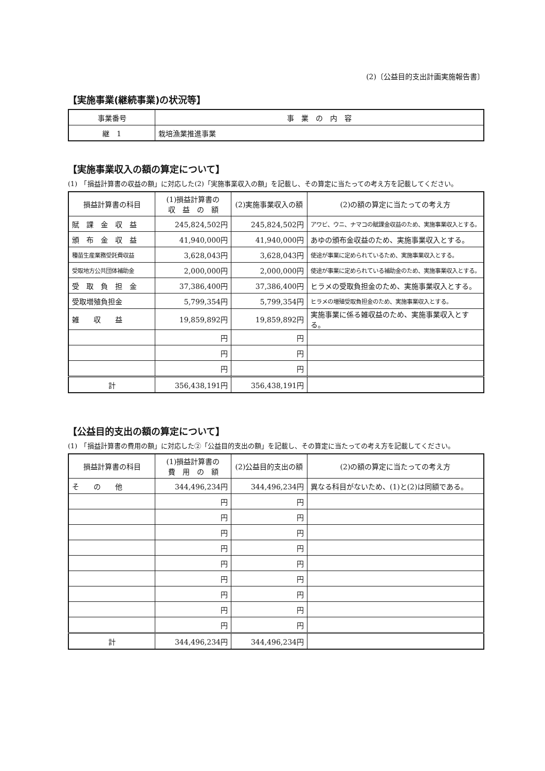(2)〔公益目的支出計画実施報告書〕
【実施事業(継続事業)の状況等】
| 事業番号 | 事 業 の 内 容 |
| --- | --- |
| 継 1 | 栽培漁業推進事業 |
【実施事業収入の額の算定について】
(1)　「損益計算書の収益の額」に対応した(2)「実施事業収入の額」を記載し、その算定に当たっての考え方を記載してください。
| 損益計算書の科目 | (1)損益計算書の 収 益 の 額 | (2)実施事業収入の額 | (2)の額の算定に当たっての考え方 |
| --- | --- | --- | --- |
| 賦 課 金 収 益 | 245,824,502円 | 245,824,502円 | アワビ、ウニ、ナマコの賦課金収益のため、実施事業収入とする。 |
| 頒 布 金 収 益 | 41,940,000円 | 41,940,000円 | あゆの頒布金収益のため、実施事業収入とする。 |
| 種苗生産業務受託費収益 | 3,628,043円 | 3,628,043円 | 使途が事業に定められているため、実施事業収入とする。 |
| 受取地方公共団体補助金 | 2,000,000円 | 2,000,000円 | 使途が事業に定められている補助金のため、実施事業収入とする。 |
| 受 取 負 担 金 | 37,386,400円 | 37,386,400円 | ヒラメの受取負担金のため、実施事業収入とする。 |
| 受取増殖負担金 | 5,799,354円 | 5,799,354円 | ヒラメの増殖受取負担金のため、実施事業収入とする。 |
| 雑 収 益 | 19,859,892円 | 19,859,892円 | 実施事業に係る雑収益のため、実施事業収入とする。 |
| | 円 | 円 | |
| | 円 | 円 | |
| | 円 | 円 | |
| 計 | 356,438,191円 | 356,438,191円 | |
【公益目的支出の額の算定について】
(1)　「損益計算書の費用の額」に対応した②「公益目的支出の額」を記載し、その算定に当たっての考え方を記載してください。
| 損益計算書の科目 | (1)損益計算書の 費 用 の 額 | (2)公益目的支出の額 | (2)の額の算定に当たっての考え方 |
| --- | --- | --- | --- |
| そ の 他 | 344,496,234円 | 344,496,234円 | 異なる科目がないため、(1)と(2)は同額である。 |
| | 円 | 円 | |
| | 円 | 円 | |
| | 円 | 円 | |
| | 円 | 円 | |
| | 円 | 円 | |
| | 円 | 円 | |
| | 円 | 円 | |
| | 円 | 円 | |
| | 円 | 円 | |
| 計 | 344,496,234円 | 344,496,234円 | |